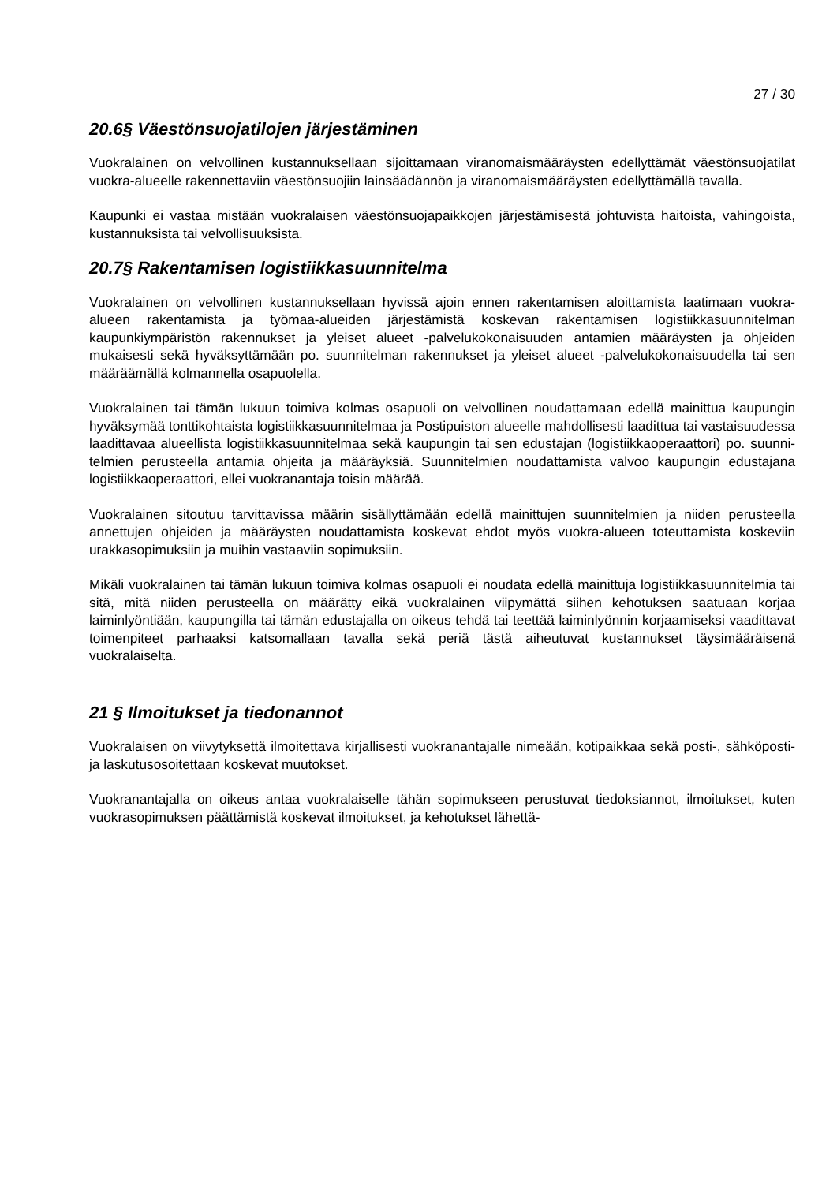27 / 30
20.6§ Väestönsuojatilojen järjestäminen
Vuokralainen on velvollinen kustannuksellaan sijoittamaan viranomaismääräysten edellyttämät väestönsuojatilat vuokra-alueelle rakennettaviin väestönsuojiin lainsäädännön ja viranomaismääräysten edellyttämällä tavalla.
Kaupunki ei vastaa mistään vuokralaisen väestönsuojapaikkojen järjestämisestä johtuvista haitoista, vahingoista, kustannuksista tai velvollisuuksista.
20.7§ Rakentamisen logistiikkasuunnitelma
Vuokralainen on velvollinen kustannuksellaan hyvissä ajoin ennen rakentamisen aloittamista laatimaan vuokra-alueen rakentamista ja työmaa-alueiden järjestämistä koskevan rakentamisen logistiikkasuunnitelman kaupunkiympäristön rakennukset ja yleiset alueet -palvelukokonaisuuden antamien määräysten ja ohjeiden mukaisesti sekä hyväksyttämään po. suunnitelman rakennukset ja yleiset alueet -palvelukokonaisuudella tai sen määräämällä kolmannella osapuolella.
Vuokralainen tai tämän lukuun toimiva kolmas osapuoli on velvollinen noudattamaan edellä mainittua kaupungin hyväksymää tonttikohtaista logistiikkasuunnitelmaa ja Postipuiston alueelle mahdollisesti laadittua tai vastaisuudessa laadittavaa alueellista logistiikkasuunnitelmaa sekä kaupungin tai sen edustajan (logistiikkaoperaattori) po. suunni-telmien perusteella antamia ohjeita ja määräyksiä. Suunnitelmien noudattamista valvoo kaupungin edustajana logistiikkaoperaattori, ellei vuokranantaja toisin määrää.
Vuokralainen sitoutuu tarvittavissa määrin sisällyttämään edellä mainittujen suunnitelmien ja niiden perusteella annettujen ohjeiden ja määräysten noudattamista koskevat ehdot myös vuokra-alueen toteuttamista koskeviin urakkasopimuksiin ja muihin vastaaviin sopimuksiin.
Mikäli vuokralainen tai tämän lukuun toimiva kolmas osapuoli ei noudata edellä mainittuja logistiikkasuunnitelmia tai sitä, mitä niiden perusteella on määrätty eikä vuokralainen viipymättä siihen kehotuksen saatuaan korjaa laiminlyöntiään, kaupungilla tai tämän edustajalla on oikeus tehdä tai teettää laiminlyönnin korjaamiseksi vaadittavat toimenpiteet parhaaksi katsomallaan tavalla sekä periä tästä aiheutuvat kustannukset täysimääräisenä vuokralaiselta.
21 § Ilmoitukset ja tiedonannot
Vuokralaisen on viivytyksettä ilmoitettava kirjallisesti vuokranantajalle nimeään, kotipaikkaa sekä posti-, sähköposti- ja laskutusosoitettaan koskevat muutokset.
Vuokranantajalla on oikeus antaa vuokralaiselle tähän sopimukseen perustuvat tiedoksiannot, ilmoitukset, kuten vuokrasopimuksen päättämistä koskevat ilmoitukset, ja kehotukset lähettä-